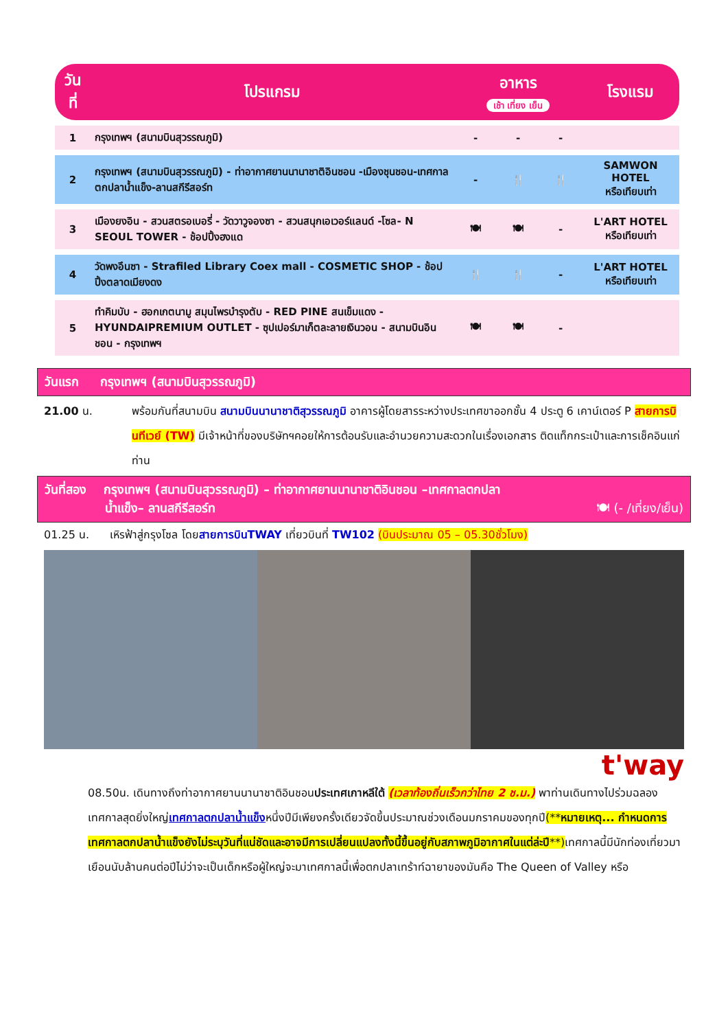| วันที่ | โปรแกรม | อาหาร เช้า เที่ยง เย็น | | | โรงแรม |
| --- | --- | --- | --- | --- | --- |
| 1 | กรุงเทพฯ (สนามบินสุวรรณภูมิ) | - | - | - | |
| 2 | กรุงเทพฯ (สนามบินสุวรรณภูมิ) - ท่าอากาศยานนานาชาติอินชอน -เมืองชุนชอน-เทศกาลตกปลาน้ำแข็ง-ลานสกีรีสอร์ท | - | 🍴 | 🍴 | SAMWON HOTEL หรือเทียบเท่า |
| 3 | เมืองยงอิน - สวนสตรอเบอรี่ - วัดวาวูจองซา - สวนสนุกเอเวอร์แลนด์ -โซล- N SEOUL TOWER - ช้อปปิ้งฮงแด | 🍽 | 🍽 | - | L'ART HOTEL หรือเทียบเท่า |
| 4 | วัดพงอึนซา - Strafiled Library Coex mall - COSMETIC SHOP - ช้อปปิ้งตลาดเมียงดง | 🍴 | 🍴 | - | L'ART HOTEL หรือเทียบเท่า |
| 5 | ทำคิมบับ - ฮอกเกตนามู สมุนไพรบำรุงตับ - RED PINE สนเข็มแดง - HYUNDAIPREMIUM OUTLET - ซุปเปอร์มาเก็ตละลายเงินวอน - สนามบินอินชอน - กรุงเทพฯ | 🍽 | 🍽 | - | |
วันแรก กรุงเทพฯ (สนามบินสุวรรณภูมิ)
21.00 น. พร้อมกันที่สนามบิน สนามบินนานาชาติสุวรรณภูมิ อาคารผู้โดยสารระหว่างประเทศขาออกชั้น 4 ประตู 6 เคาน์เตอร์ P สายการบินทีเวย์ (TW) มีเจ้าหน้าที่ของบริษัทฯคอยให้การต้อนรับและอำนวยความสะดวกในเรื่องเอกสาร ติดแท็กกระเป๋าและการเช็คอินแก่ท่าน
วันที่สอง กรุงเทพฯ (สนามบินสุวรรณภูมิ) – ท่าอากาศยานนานาชาติอินชอน –เทศกาลตกปลา
น้ำแข็ง– ลานสกีรีสอร์ท 🍽 (- /เที่ยง/เย็น)
01.25 น. เหิรฟ้าสู่กรุงโซล โดยสายการบินTWAY เที่ยวบินที่ TW102 (บินประมาณ 05 – 05.30ชั่วโมง)
t'way
08.50น. เดินทางถึงท่าอากาศยานนานาชาติอินชอนประเทศเกาหลีใต้ (เวลาท้องถิ่นเร็วกว่าไทย 2 ช.ม.) พาท่านเดินทางไปร่วมฉลองเทศกาลสุดยิ่งใหญ่เทศกาลตกปลาน้ำแข็งหนึ่งปีมีเพียงครั้งเดียวจัดขึ้นประมาณช่วงเดือนมกราคมของทุกปี(**หมายเหตุ... กำหนดการเทศกาลตกปลาน้ำแข็งยังไม่ระบุวันที่แน่ชัดและอาจมีการเปลี่ยนแปลงทั้งนี้ขึ้นอยู่กับสภาพภูมิอากาศในแต่ล่ะปี**) เทศกาลนี้มีนักท่องเที่ยวมาเยือนนับล้านคนต่อปีไม่ว่าจะเป็นเด็กหรือผู้ใหญ่จะมาเทศกาลนี้เพื่อตกปลาเทร้าท์ฉายาของมันคือ The Queen of Valley หรือ